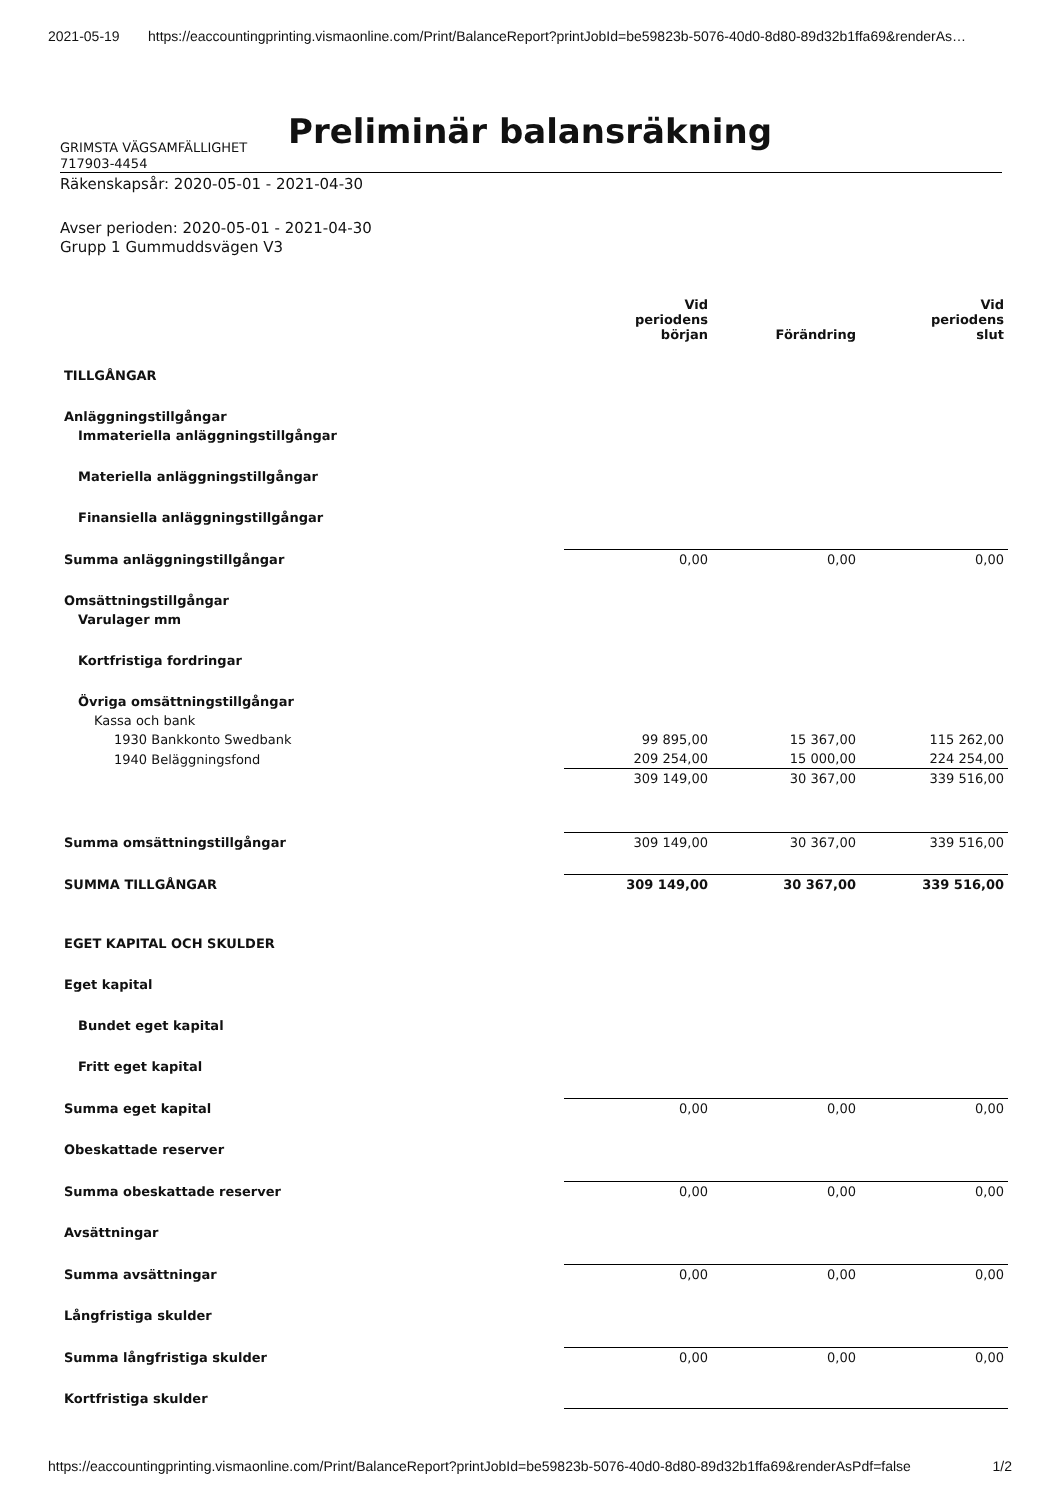2021-05-19 https://eaccountingprinting.vismaonline.com/Print/BalanceReport?printJobId=be59823b-5076-40d0-8d80-89d32b1ffa69&renderAs…
Preliminär balansräkning
GRIMSTA VÄGSAMFÄLLIGHET
717903-4454
Räkenskapsår: 2020-05-01 - 2021-04-30
Avser perioden: 2020-05-01 - 2021-04-30
Grupp 1 Gummuddsvägen V3
| | Vid periodens början | Förändring | Vid periodens slut |
| --- | --- | --- | --- |
| TILLGÅNGAR | | | |
| Anläggningstillgångar | | | |
| Immateriella anläggningstillgångar | | | |
| Materiella anläggningstillgångar | | | |
| Finansiella anläggningstillgångar | | | |
| Summa anläggningstillgångar | 0,00 | 0,00 | 0,00 |
| Omsättningstillgångar | | | |
| Varulager mm | | | |
| Kortfristiga fordringar | | | |
| Övriga omsättningstillgångar | | | |
| Kassa och bank | | | |
| 1930 Bankkonto Swedbank | 99 895,00 | 15 367,00 | 115 262,00 |
| 1940 Beläggningsfond | 209 254,00 | 15 000,00 | 224 254,00 |
| | 309 149,00 | 30 367,00 | 339 516,00 |
| Summa omsättningstillgångar | 309 149,00 | 30 367,00 | 339 516,00 |
| SUMMA TILLGÅNGAR | 309 149,00 | 30 367,00 | 339 516,00 |
| EGET KAPITAL OCH SKULDER | | | |
| Eget kapital | | | |
| Bundet eget kapital | | | |
| Fritt eget kapital | | | |
| Summa eget kapital | 0,00 | 0,00 | 0,00 |
| Obeskattade reserver | | | |
| Summa obeskattade reserver | 0,00 | 0,00 | 0,00 |
| Avsättningar | | | |
| Summa avsättningar | 0,00 | 0,00 | 0,00 |
| Långfristiga skulder | | | |
| Summa långfristiga skulder | 0,00 | 0,00 | 0,00 |
| Kortfristiga skulder | | | |
https://eaccountingprinting.vismaonline.com/Print/BalanceReport?printJobId=be59823b-5076-40d0-8d80-89d32b1ffa69&renderAsPdf=false 1/2